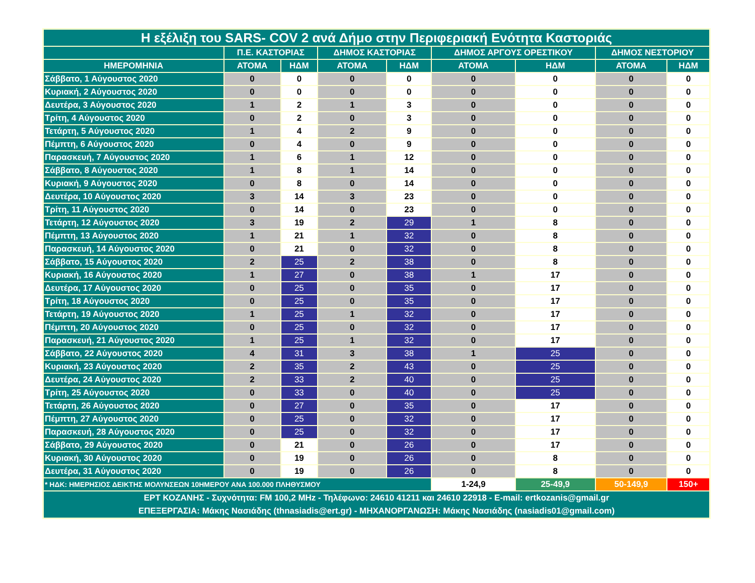| Η εξέλιξη του SARS- COV 2 ανά Δήμο στην Περιφεριακή Ενότητα Καστοριάς | | | | | | | | |
| --- | --- | --- | --- | --- | --- | --- | --- | --- |
| | Π.Ε. ΚΑΣΤΟΡΙΑΣ | | ΔΗΜΟΣ ΚΑΣΤΟΡΙΑΣ | | ΔΗΜΟΣ ΑΡΓΟΥΣ ΟΡΕΣΤΙΚΟΥ | | ΔΗΜΟΣ ΝΕΣΤΟΡΙΟΥ | |
| ΗΜΕΡΟΜΗΝΙΑ | ΑΤΟΜΑ | ΗΔΜ | ΑΤΟΜΑ | ΗΔΜ | ΑΤΟΜΑ | ΗΔΜ | ΑΤΟΜΑ | ΗΔΜ |
| Σάββατο, 1 Αύγουστος 2020 | 0 | 0 | 0 | 0 | 0 | 0 | 0 | 0 |
| Κυριακή, 2 Αύγουστος 2020 | 0 | 0 | 0 | 0 | 0 | 0 | 0 | 0 |
| Δευτέρα, 3 Αύγουστος 2020 | 1 | 2 | 1 | 3 | 0 | 0 | 0 | 0 |
| Τρίτη, 4 Αύγουστος 2020 | 0 | 2 | 0 | 3 | 0 | 0 | 0 | 0 |
| Τετάρτη, 5 Αύγουστος 2020 | 1 | 4 | 2 | 9 | 0 | 0 | 0 | 0 |
| Πέμπτη, 6 Αύγουστος 2020 | 0 | 4 | 0 | 9 | 0 | 0 | 0 | 0 |
| Παρασκευή, 7 Αύγουστος 2020 | 1 | 6 | 1 | 12 | 0 | 0 | 0 | 0 |
| Σάββατο, 8 Αύγουστος 2020 | 1 | 8 | 1 | 14 | 0 | 0 | 0 | 0 |
| Κυριακή, 9 Αύγουστος 2020 | 0 | 8 | 0 | 14 | 0 | 0 | 0 | 0 |
| Δευτέρα, 10 Αύγουστος 2020 | 3 | 14 | 3 | 23 | 0 | 0 | 0 | 0 |
| Τρίτη, 11 Αύγουστος 2020 | 0 | 14 | 0 | 23 | 0 | 0 | 0 | 0 |
| Τετάρτη, 12 Αύγουστος 2020 | 3 | 19 | 2 | 29 | 1 | 8 | 0 | 0 |
| Πέμπτη, 13 Αύγουστος 2020 | 1 | 21 | 1 | 32 | 0 | 8 | 0 | 0 |
| Παρασκευή, 14 Αύγουστος 2020 | 0 | 21 | 0 | 32 | 0 | 8 | 0 | 0 |
| Σάββατο, 15 Αύγουστος 2020 | 2 | 25 | 2 | 38 | 0 | 8 | 0 | 0 |
| Κυριακή, 16 Αύγουστος 2020 | 1 | 27 | 0 | 38 | 1 | 17 | 0 | 0 |
| Δευτέρα, 17 Αύγουστος 2020 | 0 | 25 | 0 | 35 | 0 | 17 | 0 | 0 |
| Τρίτη, 18 Αύγουστος 2020 | 0 | 25 | 0 | 35 | 0 | 17 | 0 | 0 |
| Τετάρτη, 19 Αύγουστος 2020 | 1 | 25 | 1 | 32 | 0 | 17 | 0 | 0 |
| Πέμπτη, 20 Αύγουστος 2020 | 0 | 25 | 0 | 32 | 0 | 17 | 0 | 0 |
| Παρασκευή, 21 Αύγουστος 2020 | 1 | 25 | 1 | 32 | 0 | 17 | 0 | 0 |
| Σάββατο, 22 Αύγουστος 2020 | 4 | 31 | 3 | 38 | 1 | 25 | 0 | 0 |
| Κυριακή, 23 Αύγουστος 2020 | 2 | 35 | 2 | 43 | 0 | 25 | 0 | 0 |
| Δευτέρα, 24 Αύγουστος 2020 | 2 | 33 | 2 | 40 | 0 | 25 | 0 | 0 |
| Τρίτη, 25 Αύγουστος 2020 | 0 | 33 | 0 | 40 | 0 | 25 | 0 | 0 |
| Τετάρτη, 26 Αύγουστος 2020 | 0 | 27 | 0 | 35 | 0 | 17 | 0 | 0 |
| Πέμπτη, 27 Αύγουστος 2020 | 0 | 25 | 0 | 32 | 0 | 17 | 0 | 0 |
| Παρασκευή, 28 Αύγουστος 2020 | 0 | 25 | 0 | 32 | 0 | 17 | 0 | 0 |
| Σάββατο, 29 Αύγουστος 2020 | 0 | 21 | 0 | 26 | 0 | 17 | 0 | 0 |
| Κυριακή, 30 Αύγουστος 2020 | 0 | 19 | 0 | 26 | 0 | 8 | 0 | 0 |
| Δευτέρα, 31 Αύγουστος 2020 | 0 | 19 | 0 | 26 | 0 | 8 | 0 | 0 |
| * ΗΔΚ: ΗΜΕΡΗΣΙΟΣ ΔΕΙΚΤΗΣ ΜΟΛΥΝΣΕΩΝ 10ΗΜΕΡΟΥ ΑΝΑ 100.000 ΠΛΗΘΥΣΜΟΥ | | | | | 1-24,9 | 25-49,9 | 50-149,9 | 150+ |
| ΕΡΤ ΚΟΖΑΝΗΣ - Συχνότητα: FM 100,2 MHz - Τηλέφωνο: 24610 41211 και 24610 22918 - E-mail: ertkozanis@gmail.gr ΕΠΕΞΕΡΓΑΣΙΑ: Μάκης Νασιάδης (thnasiadis@ert.gr) - ΜΗΧΑΝΟΡΓΑΝΩΣΗ: Μάκης Νασιάδης (nasiadis01@gmail.com) | | | | | | | | |